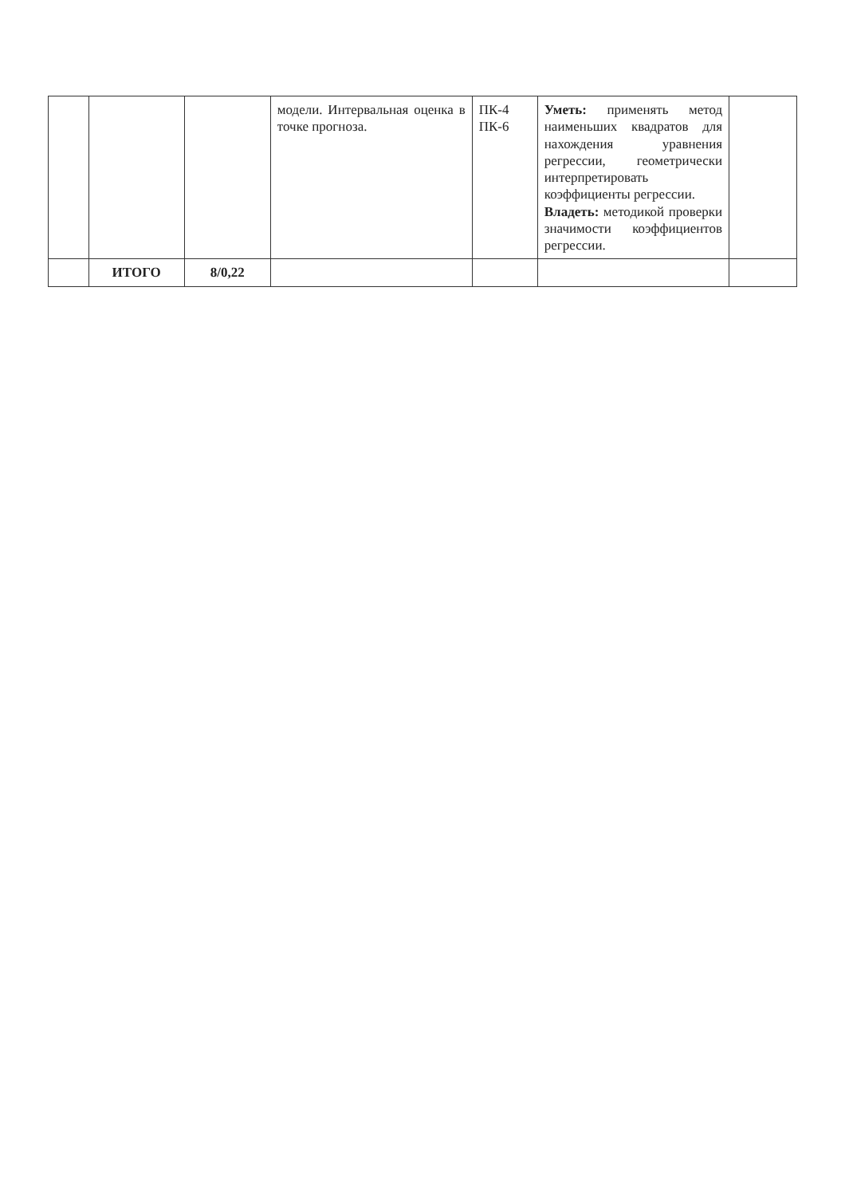| | | | модели. Интервальная оценка в точке прогноза. | ПК-4 ПК-6 | Уметь: применять метод наименьших квадратов для нахождения уравнения регрессии, геометрически интерпретировать коэффициенты регрессии. Владеть: методикой проверки значимости коэффициентов регрессии. | |
| | ИТОГО | 8/0,22 | | | | |